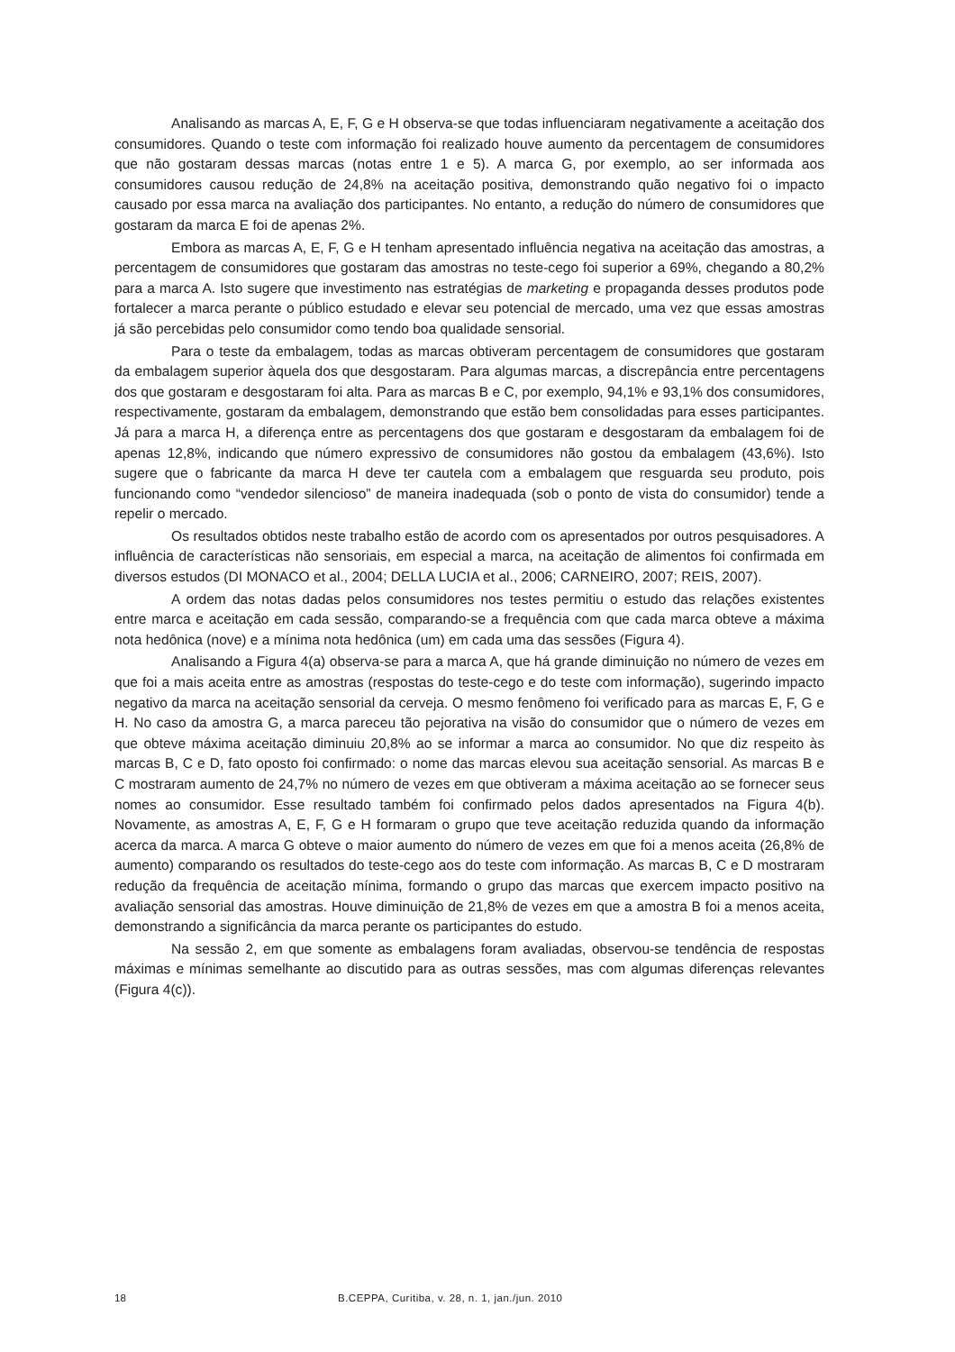Analisando as marcas A, E, F, G e H observa-se que todas influenciaram negativamente a aceitação dos consumidores. Quando o teste com informação foi realizado houve aumento da percentagem de consumidores que não gostaram dessas marcas (notas entre 1 e 5). A marca G, por exemplo, ao ser informada aos consumidores causou redução de 24,8% na aceitação positiva, demonstrando quão negativo foi o impacto causado por essa marca na avaliação dos participantes. No entanto, a redução do número de consumidores que gostaram da marca E foi de apenas 2%.
Embora as marcas A, E, F, G e H tenham apresentado influência negativa na aceitação das amostras, a percentagem de consumidores que gostaram das amostras no teste-cego foi superior a 69%, chegando a 80,2% para a marca A. Isto sugere que investimento nas estratégias de marketing e propaganda desses produtos pode fortalecer a marca perante o público estudado e elevar seu potencial de mercado, uma vez que essas amostras já são percebidas pelo consumidor como tendo boa qualidade sensorial.
Para o teste da embalagem, todas as marcas obtiveram percentagem de consumidores que gostaram da embalagem superior àquela dos que desgostaram. Para algumas marcas, a discrepância entre percentagens dos que gostaram e desgostaram foi alta. Para as marcas B e C, por exemplo, 94,1% e 93,1% dos consumidores, respectivamente, gostaram da embalagem, demonstrando que estão bem consolidadas para esses participantes. Já para a marca H, a diferença entre as percentagens dos que gostaram e desgostaram da embalagem foi de apenas 12,8%, indicando que número expressivo de consumidores não gostou da embalagem (43,6%). Isto sugere que o fabricante da marca H deve ter cautela com a embalagem que resguarda seu produto, pois funcionando como “vendedor silencioso” de maneira inadequada (sob o ponto de vista do consumidor) tende a repelir o mercado.
Os resultados obtidos neste trabalho estão de acordo com os apresentados por outros pesquisadores. A influência de características não sensoriais, em especial a marca, na aceitação de alimentos foi confirmada em diversos estudos (DI MONACO et al., 2004; DELLA LUCIA et al., 2006; CARNEIRO, 2007; REIS, 2007).
A ordem das notas dadas pelos consumidores nos testes permitiu o estudo das relações existentes entre marca e aceitação em cada sessão, comparando-se a frequência com que cada marca obteve a máxima nota hedônica (nove) e a mínima nota hedônica (um) em cada uma das sessões (Figura 4).
Analisando a Figura 4(a) observa-se para a marca A, que há grande diminuição no número de vezes em que foi a mais aceita entre as amostras (respostas do teste-cego e do teste com informação), sugerindo impacto negativo da marca na aceitação sensorial da cerveja. O mesmo fenômeno foi verificado para as marcas E, F, G e H. No caso da amostra G, a marca pareceu tão pejorativa na visão do consumidor que o número de vezes em que obteve máxima aceitação diminuiu 20,8% ao se informar a marca ao consumidor. No que diz respeito às marcas B, C e D, fato oposto foi confirmado: o nome das marcas elevou sua aceitação sensorial. As marcas B e C mostraram aumento de 24,7% no número de vezes em que obtiveram a máxima aceitação ao se fornecer seus nomes ao consumidor. Esse resultado também foi confirmado pelos dados apresentados na Figura 4(b). Novamente, as amostras A, E, F, G e H formaram o grupo que teve aceitação reduzida quando da informação acerca da marca. A marca G obteve o maior aumento do número de vezes em que foi a menos aceita (26,8% de aumento) comparando os resultados do teste-cego aos do teste com informação. As marcas B, C e D mostraram redução da frequência de aceitação mínima, formando o grupo das marcas que exercem impacto positivo na avaliação sensorial das amostras. Houve diminuição de 21,8% de vezes em que a amostra B foi a menos aceita, demonstrando a significância da marca perante os participantes do estudo.
Na sessão 2, em que somente as embalagens foram avaliadas, observou-se tendência de respostas máximas e mínimas semelhante ao discutido para as outras sessões, mas com algumas diferenças relevantes (Figura 4(c)).
18 B.CEPPA, Curitiba, v. 28, n. 1, jan./jun. 2010